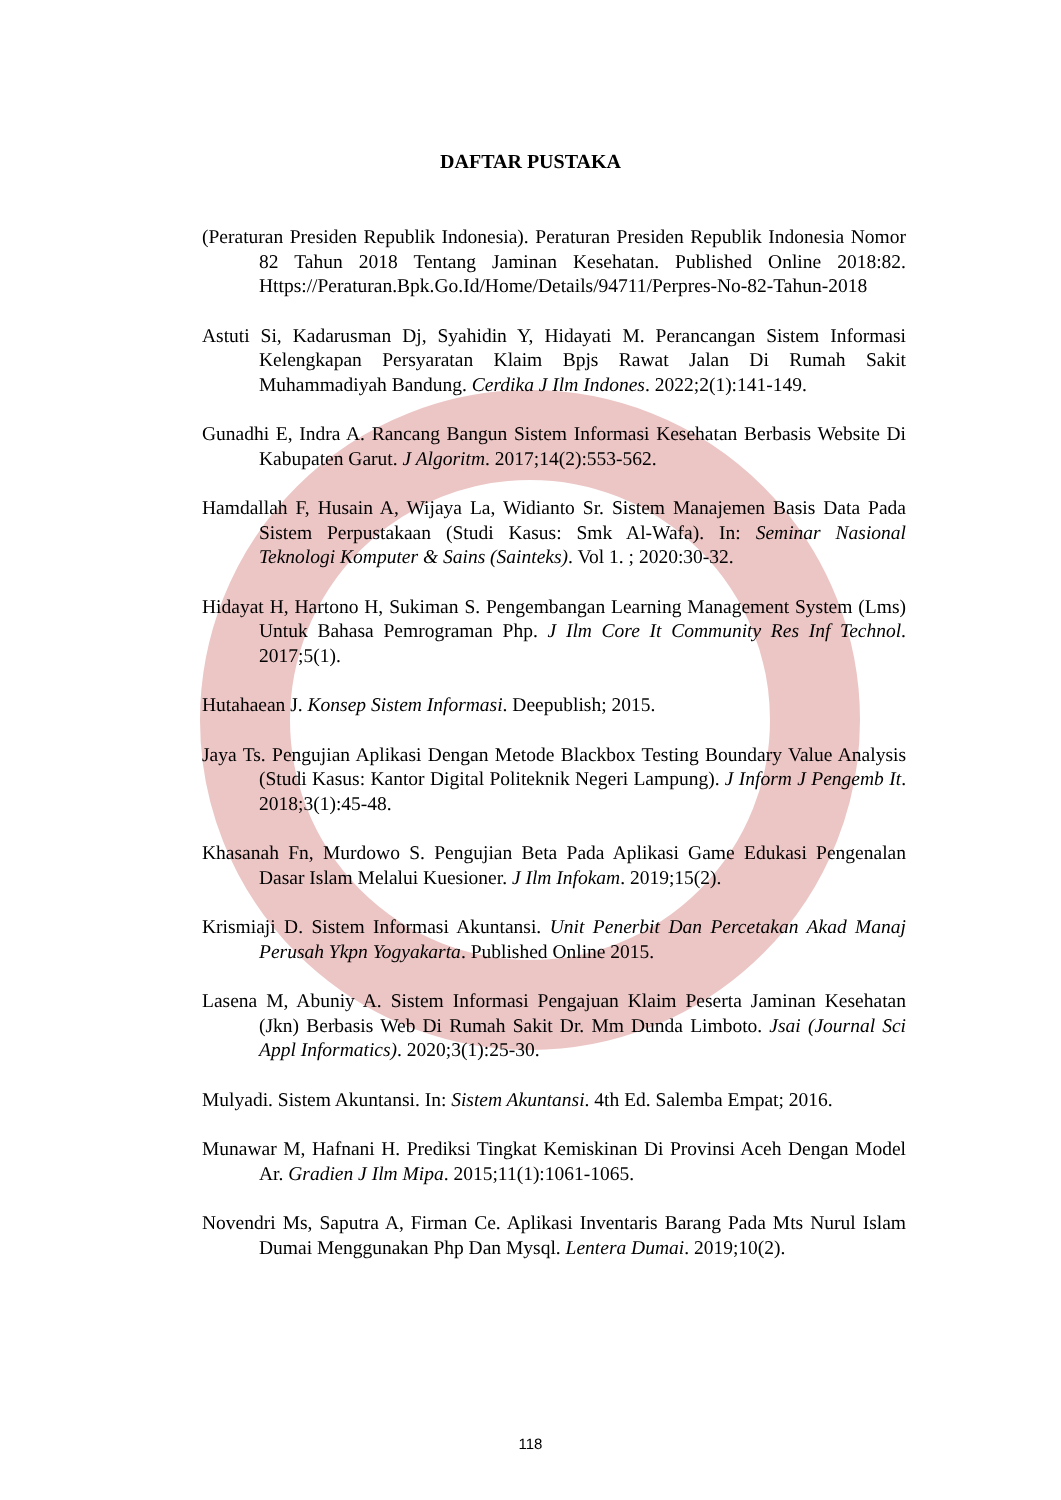DAFTAR PUSTAKA
(Peraturan Presiden Republik Indonesia). Peraturan Presiden Republik Indonesia Nomor 82 Tahun 2018 Tentang Jaminan Kesehatan. Published Online 2018:82. Https://Peraturan.Bpk.Go.Id/Home/Details/94711/Perpres-No-82-Tahun-2018
Astuti Si, Kadarusman Dj, Syahidin Y, Hidayati M. Perancangan Sistem Informasi Kelengkapan Persyaratan Klaim Bpjs Rawat Jalan Di Rumah Sakit Muhammadiyah Bandung. Cerdika J Ilm Indones. 2022;2(1):141-149.
Gunadhi E, Indra A. Rancang Bangun Sistem Informasi Kesehatan Berbasis Website Di Kabupaten Garut. J Algoritm. 2017;14(2):553-562.
Hamdallah F, Husain A, Wijaya La, Widianto Sr. Sistem Manajemen Basis Data Pada Sistem Perpustakaan (Studi Kasus: Smk Al-Wafa). In: Seminar Nasional Teknologi Komputer & Sains (Sainteks). Vol 1. ; 2020:30-32.
Hidayat H, Hartono H, Sukiman S. Pengembangan Learning Management System (Lms) Untuk Bahasa Pemrograman Php. J Ilm Core It Community Res Inf Technol. 2017;5(1).
Hutahaean J. Konsep Sistem Informasi. Deepublish; 2015.
Jaya Ts. Pengujian Aplikasi Dengan Metode Blackbox Testing Boundary Value Analysis (Studi Kasus: Kantor Digital Politeknik Negeri Lampung). J Inform J Pengemb It. 2018;3(1):45-48.
Khasanah Fn, Murdowo S. Pengujian Beta Pada Aplikasi Game Edukasi Pengenalan Dasar Islam Melalui Kuesioner. J Ilm Infokam. 2019;15(2).
Krismiaji D. Sistem Informasi Akuntansi. Unit Penerbit Dan Percetakan Akad Manaj Perusah Ykpn Yogyakarta. Published Online 2015.
Lasena M, Abuniy A. Sistem Informasi Pengajuan Klaim Peserta Jaminan Kesehatan (Jkn) Berbasis Web Di Rumah Sakit Dr. Mm Dunda Limboto. Jsai (Journal Sci Appl Informatics). 2020;3(1):25-30.
Mulyadi. Sistem Akuntansi. In: Sistem Akuntansi. 4th Ed. Salemba Empat; 2016.
Munawar M, Hafnani H. Prediksi Tingkat Kemiskinan Di Provinsi Aceh Dengan Model Ar. Gradien J Ilm Mipa. 2015;11(1):1061-1065.
Novendri Ms, Saputra A, Firman Ce. Aplikasi Inventaris Barang Pada Mts Nurul Islam Dumai Menggunakan Php Dan Mysql. Lentera Dumai. 2019;10(2).
118